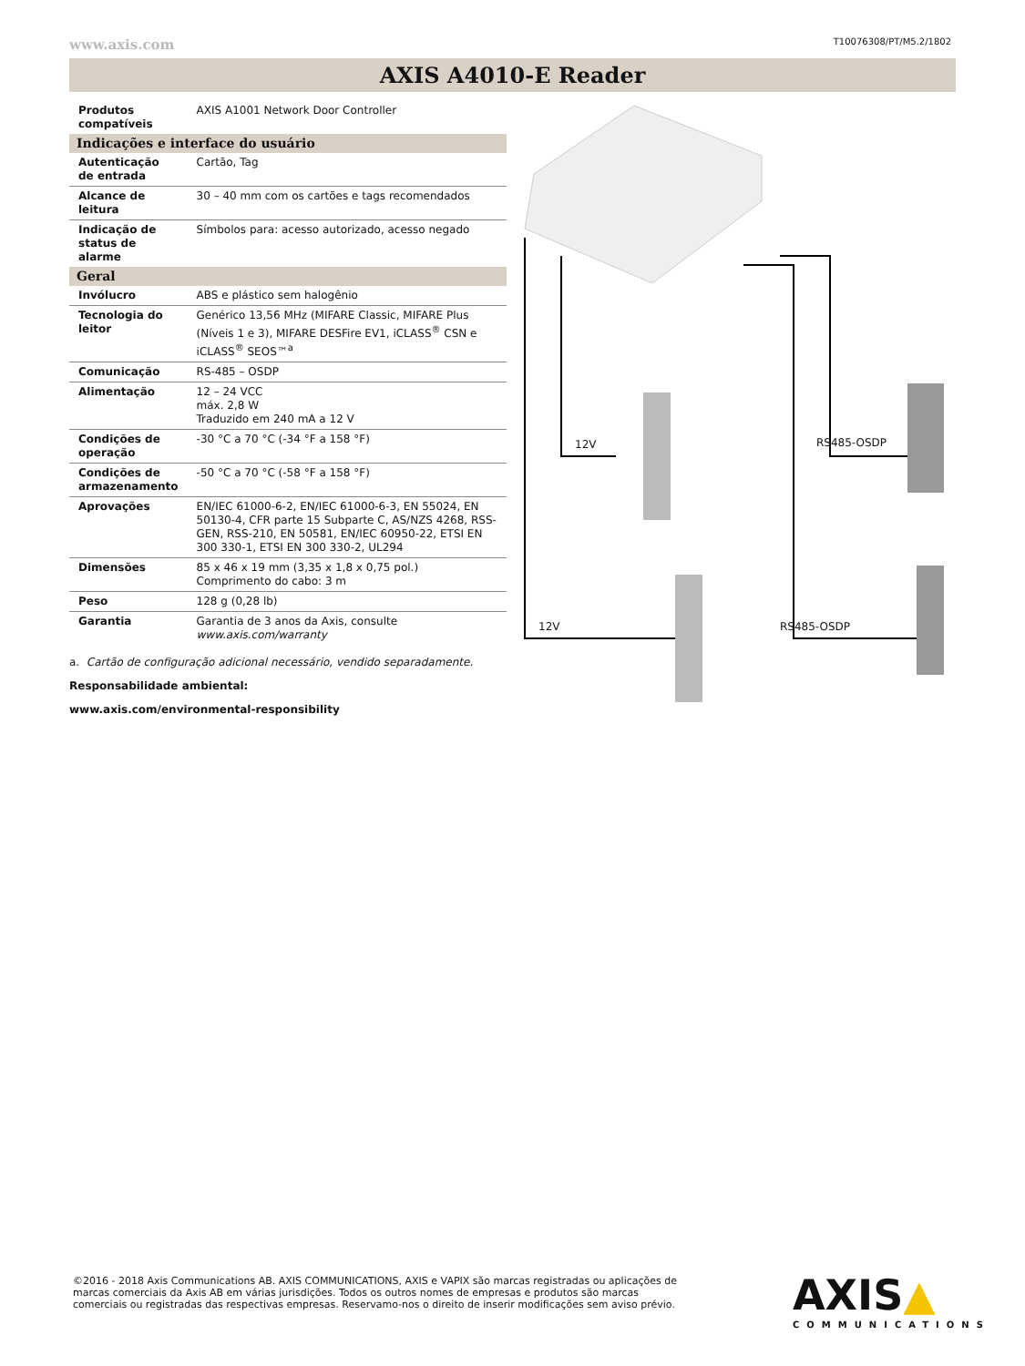www.axis.com T10076308/PT/M5.2/1802
AXIS A4010-E Reader
| Produtos compatíveis | AXIS A1001 Network Door Controller |
| Indicações e interface do usuário | |
| Autenticação de entrada | Cartão, Tag |
| Alcance de leitura | 30 – 40 mm com os cartões e tags recomendados |
| Indicação de status de alarme | Símbolos para: acesso autorizado, acesso negado |
| Geral | |
| Invólucro | ABS e plástico sem halogênio |
| Tecnologia do leitor | Genérico 13,56 MHz (MIFARE Classic, MIFARE Plus (Níveis 1 e 3), MIFARE DESFire EV1, iCLASS<sup>®</sup> CSN e iCLASS<sup>®</sup> SEOS™<sup>a</sup> |
| Comunicação | RS-485 – OSDP |
| Alimentação | 12 – 24 VCC máx. 2,8 W Traduzido em 240 mA a 12 V |
| Condições de operação | -30 °C a 70 °C (-34 °F a 158 °F) |
| Condições de armazenamento | -50 °C a 70 °C (-58 °F a 158 °F) |
| Aprovações | EN/IEC 61000-6-2, EN/IEC 61000-6-3, EN 55024, EN 50130-4, CFR parte 15 Subparte C, AS/NZS 4268, RSS-GEN, RSS-210, EN 50581, EN/IEC 60950-22, ETSI EN 300 330-1, ETSI EN 300 330-2, UL294 |
| Dimensões | 85 x 46 x 19 mm (3,35 x 1,8 x 0,75 pol.) Comprimento do cabo: 3 m |
| Peso | 128 g (0,28 lb) |
| Garantia | Garantia de 3 anos da Axis, consulte www.axis.com/warranty |
a. Cartão de configuração adicional necessário, vendido separadamente.
Responsabilidade ambiental:
www.axis.com/environmental-responsibility
12V RS485-OSDP
12V RS485-OSDP
©2016 - 2018 Axis Communications AB. AXIS COMMUNICATIONS, AXIS e VAPIX são marcas registradas ou aplicações de marcas comerciais da Axis AB em várias jurisdições. Todos os outros nomes de empresas e produtos são marcas comerciais ou registradas das respectivas empresas. Reservamo-nos o direito de inserir modificações sem aviso prévio.
AXIS▲
COMMUNICATIONS